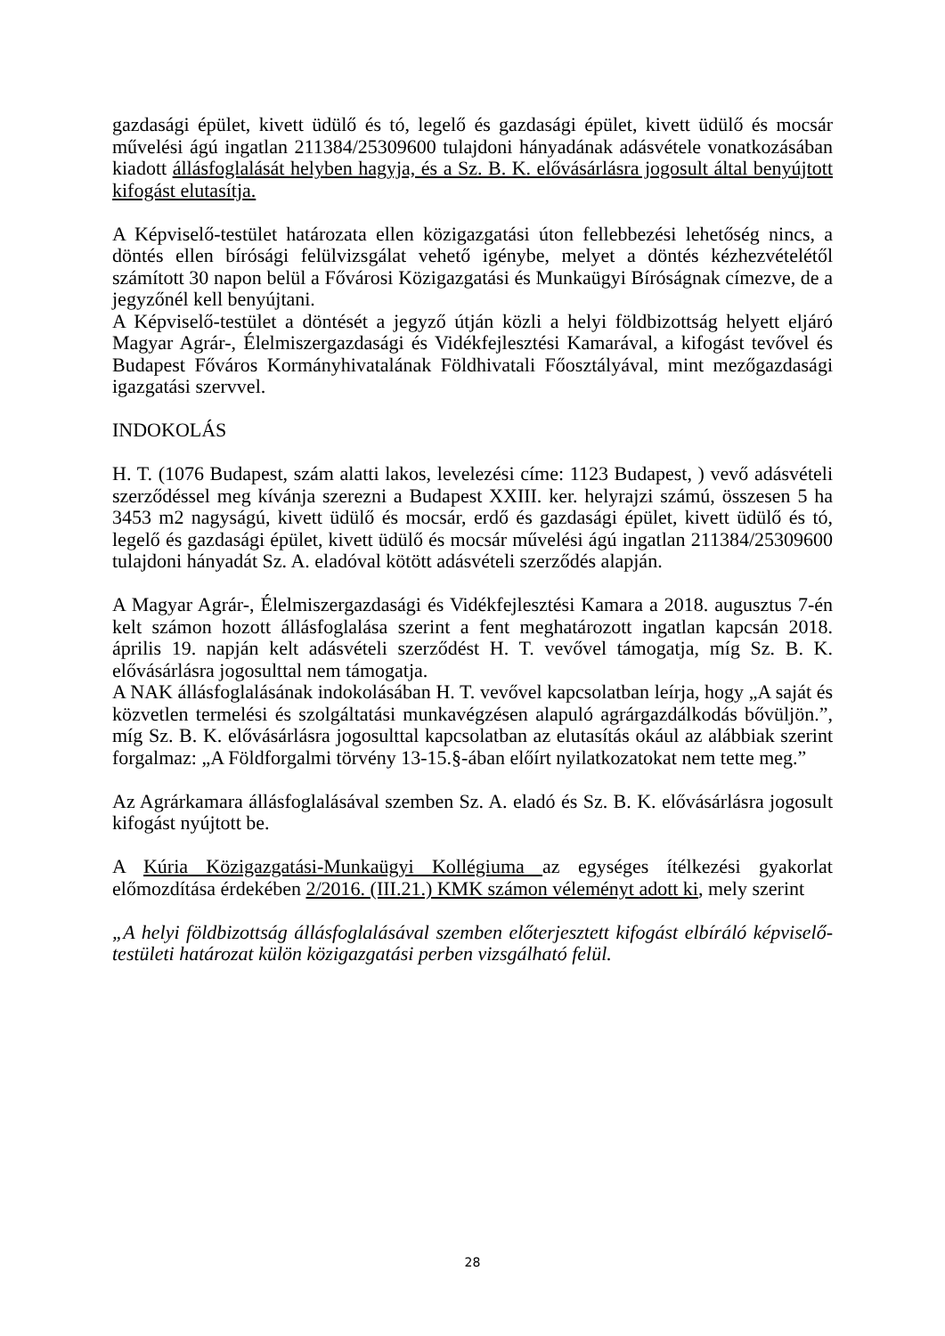gazdasági épület, kivett üdülő és tó, legelő és gazdasági épület, kivett üdülő és mocsár művelési ágú ingatlan 211384/25309600 tulajdoni hányadának adásvétele vonatkozásában kiadott állásfoglalását helyben hagyja, és a Sz. B. K. elővásárlásra jogosult által benyújtott kifogást elutasítja.
A Képviselő-testület határozata ellen közigazgatási úton fellebbezési lehetőség nincs, a döntés ellen bírósági felülvizsgálat vehető igénybe, melyet a döntés kézhezvételétől számított 30 napon belül a Fővárosi Közigazgatási és Munkaügyi Bíróságnak címezve, de a jegyzőnél kell benyújtani.
A Képviselő-testület a döntését a jegyző útján közli a helyi földbizottság helyett eljáró Magyar Agrár-, Élelmiszergazdasági és Vidékfejlesztési Kamarával, a kifogást tevővel és Budapest Főváros Kormányhivatalának Földhivatali Főosztályával, mint mezőgazdasági igazgatási szervvel.
INDOKOLÁS
H. T. (1076 Budapest, szám alatti lakos, levelezési címe: 1123 Budapest, ) vevő adásvételi szerződéssel meg kívánja szerezni a Budapest XXIII. ker. helyrajzi számú, összesen 5 ha 3453 m2 nagyságú, kivett üdülő és mocsár, erdő és gazdasági épület, kivett üdülő és tó, legelő és gazdasági épület, kivett üdülő és mocsár művelési ágú ingatlan 211384/25309600 tulajdoni hányadát Sz. A. eladóval kötött adásvételi szerződés alapján.
A Magyar Agrár-, Élelmiszergazdasági és Vidékfejlesztési Kamara a 2018. augusztus 7-én kelt számon hozott állásfoglalása szerint a fent meghatározott ingatlan kapcsán 2018. április 19. napján kelt adásvételi szerződést H. T. vevővel támogatja, míg Sz. B. K. elővásárlásra jogosulttal nem támogatja.
A NAK állásfoglalásának indokolásában H. T. vevővel kapcsolatban leírja, hogy „A saját és közvetlen termelési és szolgáltatási munkavégzésen alapuló agrárgazdálkodás bővüljön.”, míg Sz. B. K. elővásárlásra jogosulttal kapcsolatban az elutasítás okául az alábbiak szerint forgalmaz: „A Földforgalmi törvény 13-15.§-ában előírt nyilatkozatokat nem tette meg.”
Az Agrárkamara állásfoglalásával szemben Sz. A. eladó és Sz. B. K. elővásárlásra jogosult kifogást nyújtott be.
A Kúria Közigazgatási-Munkaügyi Kollégiuma az egységes ítélkezési gyakorlat előmozdítása érdekében 2/2016. (III.21.) KMK számon véleményt adott ki, mely szerint
„A helyi földbizottság állásfoglalásával szemben előterjesztett kifogást elbíráló képviselő-testületi határozat külön közigazgatási perben vizsgálható felül.
28